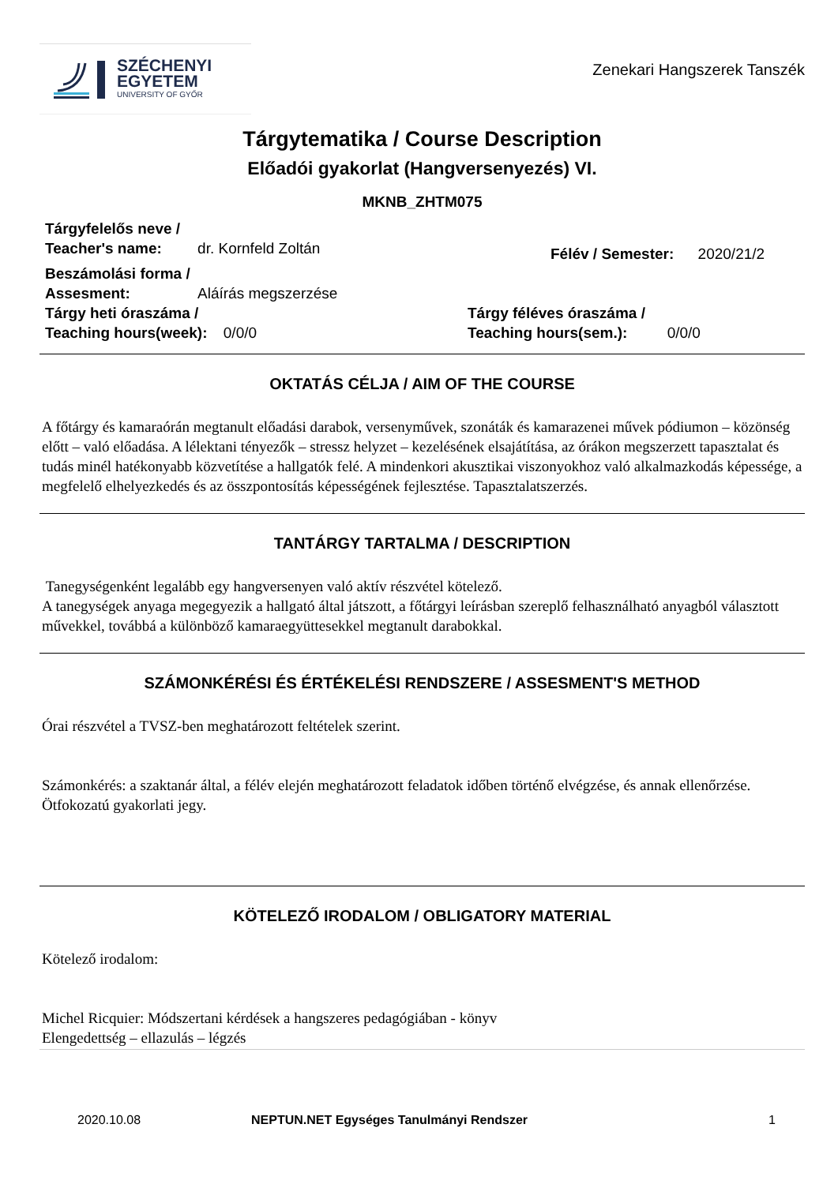SZÉCHENYI
EGYETEM
UNIVERSITY OF GYŐR
Zenekari Hangszerek Tanszék
Tárgytematika / Course Description
Előadói gyakorlat (Hangversenyezés) VI.
MKNB_ZHTM075
Tárgyfelelős neve /
Teacher's name: dr. Kornfeld Zoltán
Félév / Semester: 2020/21/2
Beszámolási forma /
Assesment: Aláírás megszerzése
Tárgy heti óraszáma /
Teaching hours(week): 0/0/0
Tárgy féléves óraszáma /
Teaching hours(sem.): 0/0/0
OKTATÁS CÉLJA / AIM OF THE COURSE
A főtárgy és kamaraórán megtanult előadási darabok, versenyművek, szonáták és kamarazenei művek pódiumon – közönség előtt – való előadása. A lélektani tényezők – stressz helyzet – kezelésének elsajátítása, az órákon megszerzett tapasztalat és tudás minél hatékonyabb közvetítése a hallgatók felé. A mindenkori akusztikai viszonyokhoz való alkalmazkodás képessége, a megfelelő elhelyezkedés és az összpontosítás képességének fejlesztése. Tapasztalatszerzés.
TANTÁRGY TARTALMA / DESCRIPTION
Tanegységenként legalább egy hangversenyen való aktív részvétel kötelező.
A tanegységek anyaga megegyezik a hallgató által játszott, a főtárgyi leírásban szereplő felhasználható anyagból választott művekkel, továbbá a különböző kamaraegyüttesekkel megtanult darabokkal.
SZÁMONKÉRÉSI ÉS ÉRTÉKELÉSI RENDSZERE / ASSESMENT'S METHOD
Órai részvétel a TVSZ-ben meghatározott feltételek szerint.
Számonkérés: a szaktanár által, a félév elején meghatározott feladatok időben történő elvégzése, és annak ellenőrzése. Ötfokozatú gyakorlati jegy.
KÖTELEZŐ IRODALOM / OBLIGATORY MATERIAL
Kötelező irodalom:
Michel Ricquier: Módszertani kérdések a hangszeres pedagógiában - könyv
Elengedettség – ellazulás – légzés
2020.10.08 NEPTUN.NET Egységes Tanulmányi Rendszer 1